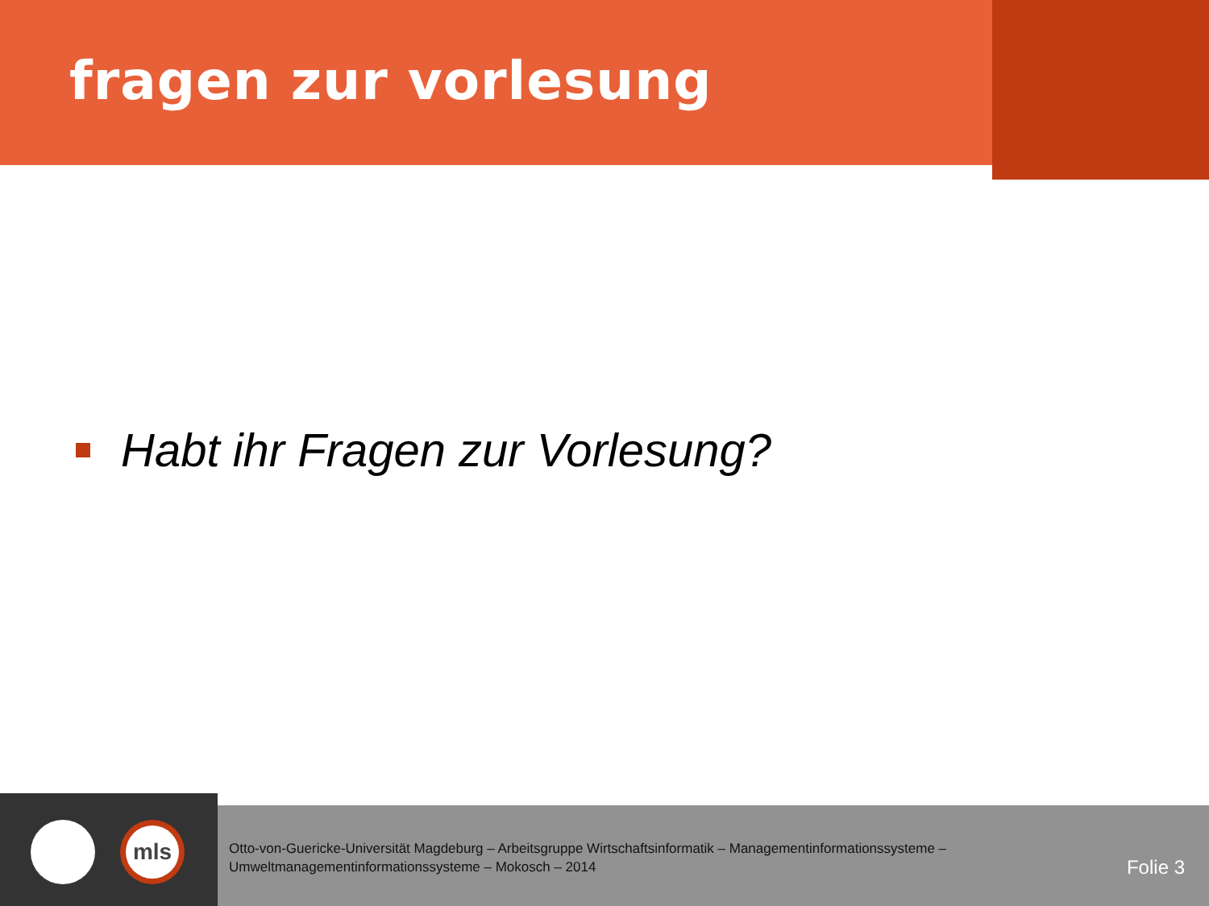fragen zur vorlesung
Habt ihr Fragen zur Vorlesung?
mls
Otto-von-Guericke-Universität Magdeburg – Arbeitsgruppe Wirtschaftsinformatik – Managementinformationssysteme –
Umweltmanagementinformationssysteme – Mokosch – 2014
Folie 3